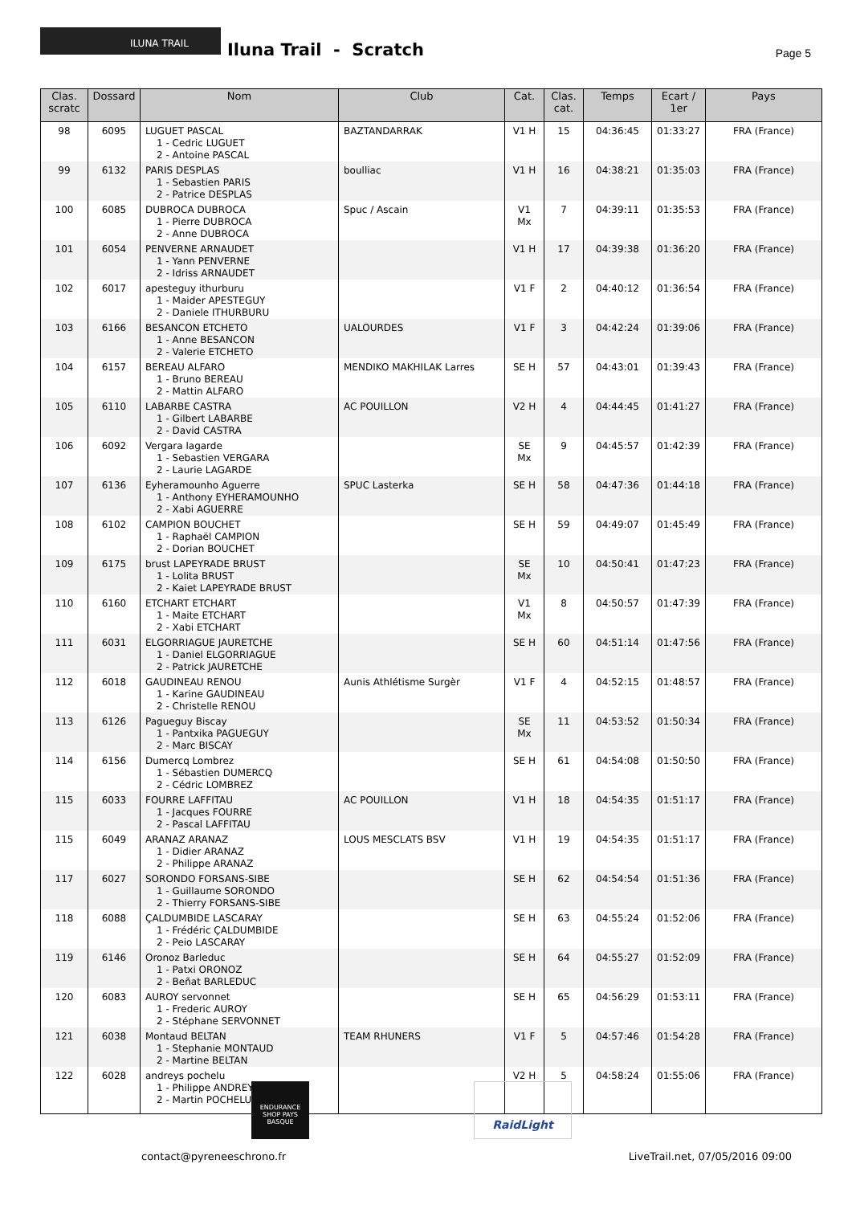ILUNA TRAIL
Iluna Trail - Scratch Page 5
| Clas. scratc | Dossard | Nom | Club | Cat. | Clas. cat. | Temps | Ecart / 1er | Pays |
| --- | --- | --- | --- | --- | --- | --- | --- | --- |
| 98 | 6095 | LUGUET PASCAL 1 - Cedric LUGUET 2 - Antoine PASCAL | BAZTANDARRAK | V1 H | 15 | 04:36:45 | 01:33:27 | FRA (France) |
| 99 | 6132 | PARIS DESPLAS 1 - Sebastien PARIS 2 - Patrice DESPLAS | boulliac | V1 H | 16 | 04:38:21 | 01:35:03 | FRA (France) |
| 100 | 6085 | DUBROCA DUBROCA 1 - Pierre DUBROCA 2 - Anne DUBROCA | Spuc / Ascain | V1 Mx | 7 | 04:39:11 | 01:35:53 | FRA (France) |
| 101 | 6054 | PENVERNE ARNAUDET 1 - Yann PENVERNE 2 - Idriss ARNAUDET | | V1 H | 17 | 04:39:38 | 01:36:20 | FRA (France) |
| 102 | 6017 | apesteguy ithurburu 1 - Maider APESTEGUY 2 - Daniele ITHURBURU | | V1 F | 2 | 04:40:12 | 01:36:54 | FRA (France) |
| 103 | 6166 | BESANCON ETCHETO 1 - Anne BESANCON 2 - Valerie ETCHETO | UALOURDES | V1 F | 3 | 04:42:24 | 01:39:06 | FRA (France) |
| 104 | 6157 | BEREAU ALFARO 1 - Bruno BEREAU 2 - Mattin ALFARO | MENDIKO MAKHILAK Larres | SE H | 57 | 04:43:01 | 01:39:43 | FRA (France) |
| 105 | 6110 | LABARBE CASTRA 1 - Gilbert LABARBE 2 - David CASTRA | AC POUILLON | V2 H | 4 | 04:44:45 | 01:41:27 | FRA (France) |
| 106 | 6092 | Vergara lagarde 1 - Sebastien VERGARA 2 - Laurie LAGARDE | | SE Mx | 9 | 04:45:57 | 01:42:39 | FRA (France) |
| 107 | 6136 | Eyheramounho Aguerre 1 - Anthony EYHERAMOUNHO 2 - Xabi AGUERRE | SPUC Lasterka | SE H | 58 | 04:47:36 | 01:44:18 | FRA (France) |
| 108 | 6102 | CAMPION BOUCHET 1 - Raphaël CAMPION 2 - Dorian BOUCHET | | SE H | 59 | 04:49:07 | 01:45:49 | FRA (France) |
| 109 | 6175 | brust LAPEYRADE BRUST 1 - Lolita BRUST 2 - Kaiet LAPEYRADE BRUST | | SE Mx | 10 | 04:50:41 | 01:47:23 | FRA (France) |
| 110 | 6160 | ETCHART ETCHART 1 - Maite ETCHART 2 - Xabi ETCHART | | V1 Mx | 8 | 04:50:57 | 01:47:39 | FRA (France) |
| 111 | 6031 | ELGORRIAGUE JAURETCHE 1 - Daniel ELGORRIAGUE 2 - Patrick JAURETCHE | | SE H | 60 | 04:51:14 | 01:47:56 | FRA (France) |
| 112 | 6018 | GAUDINEAU RENOU 1 - Karine GAUDINEAU 2 - Christelle RENOU | Aunis Athlétisme Surgèr | V1 F | 4 | 04:52:15 | 01:48:57 | FRA (France) |
| 113 | 6126 | Pagueguy Biscay 1 - Pantxika PAGUEGUY 2 - Marc BISCAY | | SE Mx | 11 | 04:53:52 | 01:50:34 | FRA (France) |
| 114 | 6156 | Dumercq Lombrez 1 - Sébastien DUMERCQ 2 - Cédric LOMBREZ | | SE H | 61 | 04:54:08 | 01:50:50 | FRA (France) |
| 115 | 6033 | FOURRE LAFFITAU 1 - Jacques FOURRE 2 - Pascal LAFFITAU | AC POUILLON | V1 H | 18 | 04:54:35 | 01:51:17 | FRA (France) |
| 115 | 6049 | ARANAZ ARANAZ 1 - Didier ARANAZ 2 - Philippe ARANAZ | LOUS MESCLATS BSV | V1 H | 19 | 04:54:35 | 01:51:17 | FRA (France) |
| 117 | 6027 | SORONDO FORSANS-SIBE 1 - Guillaume SORONDO 2 - Thierry FORSANS-SIBE | | SE H | 62 | 04:54:54 | 01:51:36 | FRA (France) |
| 118 | 6088 | ÇALDUMBIDE LASCARAY 1 - Frédéric ÇALDUMBIDE 2 - Peio LASCARAY | | SE H | 63 | 04:55:24 | 01:52:06 | FRA (France) |
| 119 | 6146 | Oronoz Barleduc 1 - Patxi ORONOZ 2 - Beñat BARLEDUC | | SE H | 64 | 04:55:27 | 01:52:09 | FRA (France) |
| 120 | 6083 | AUROY servonnet 1 - Frederic AUROY 2 - Stéphane SERVONNET | | SE H | 65 | 04:56:29 | 01:53:11 | FRA (France) |
| 121 | 6038 | Montaud BELTAN 1 - Stephanie MONTAUD 2 - Martine BELTAN | TEAM RHUNERS | V1 F | 5 | 04:57:46 | 01:54:28 | FRA (France) |
| 122 | 6028 | andreys pochelu 1 - Philippe ANDREYS 2 - Martin POCHELU | | V2 H | 5 | 04:58:24 | 01:55:06 | FRA (France) |
ENDURANCE SHOP PAYS BASQUE
RaidLight
contact@pyreneeschrono.fr
LiveTrail.net, 07/05/2016 09:00